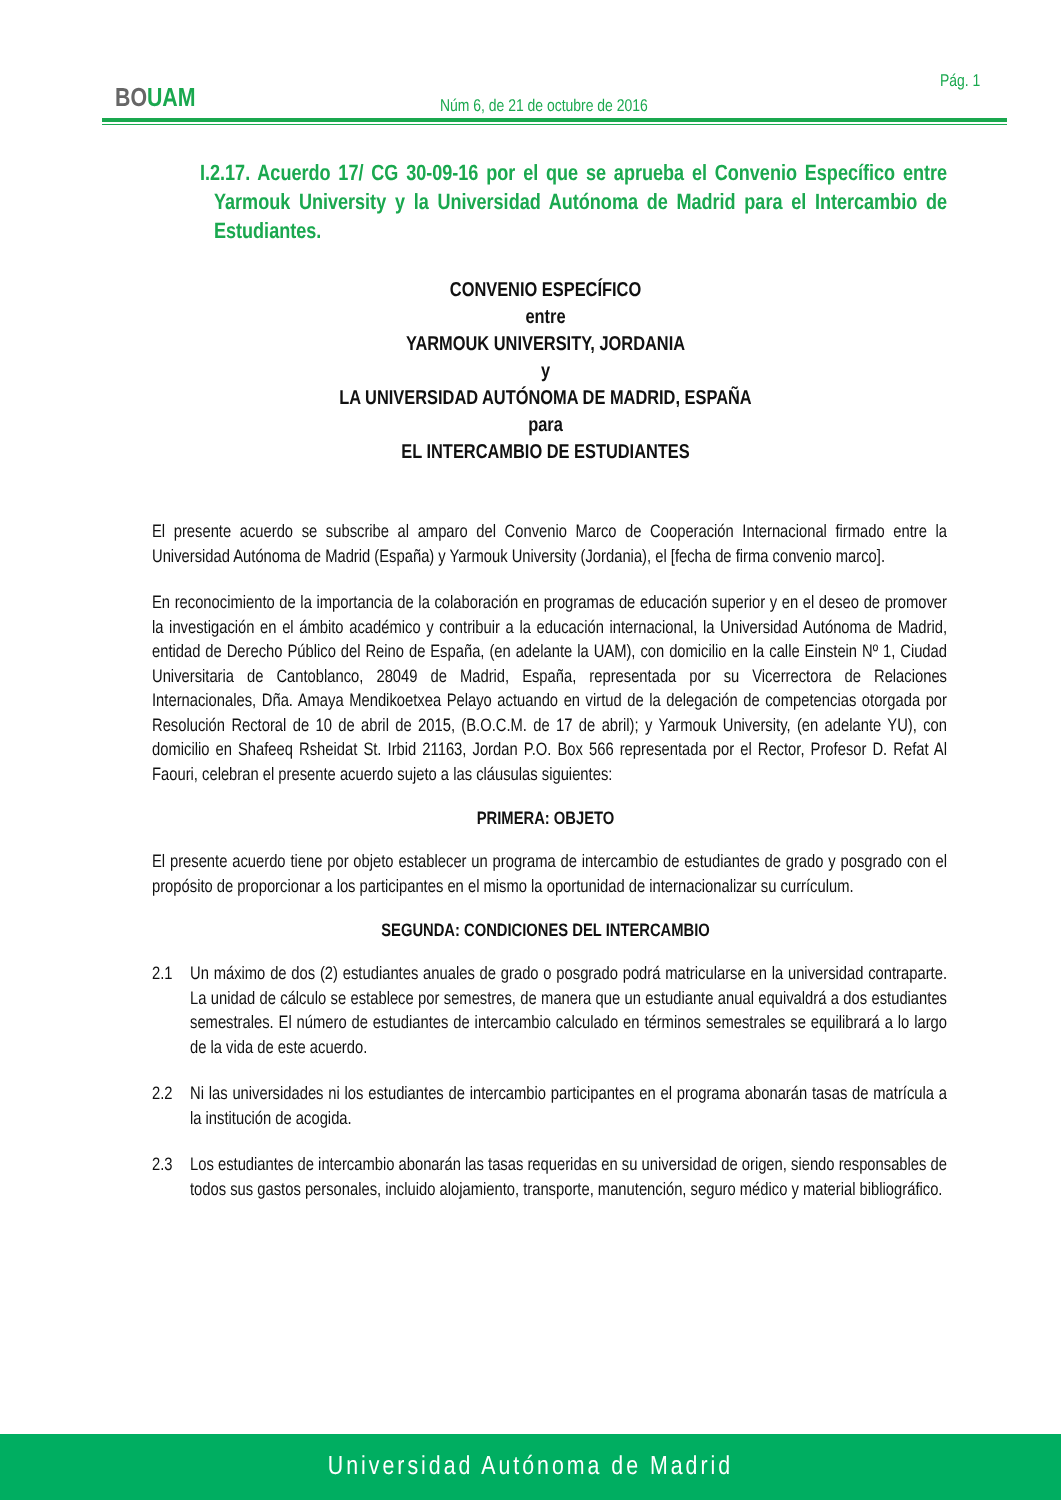BOUAM
Pág. 1
Núm 6, de 21 de octubre de 2016
I.2.17. Acuerdo 17/ CG 30-09-16 por el que se aprueba el Convenio Específico entre Yarmouk University y la Universidad Autónoma de Madrid para el Intercambio de Estudiantes.
CONVENIO ESPECÍFICO
entre
YARMOUK UNIVERSITY, JORDANIA
y
LA UNIVERSIDAD AUTÓNOMA DE MADRID, ESPAÑA
para
EL INTERCAMBIO DE ESTUDIANTES
El presente acuerdo se subscribe al amparo del Convenio Marco de Cooperación Internacional firmado entre la Universidad Autónoma de Madrid (España) y Yarmouk University (Jordania), el [fecha de firma convenio marco].
En reconocimiento de la importancia de la colaboración en programas de educación superior y en el deseo de promover la investigación en el ámbito académico y contribuir a la educación internacional, la Universidad Autónoma de Madrid, entidad de Derecho Público del Reino de España, (en adelante la UAM), con domicilio en la calle Einstein Nº 1, Ciudad Universitaria de Cantoblanco, 28049 de Madrid, España, representada por su Vicerrectora de Relaciones Internacionales, Dña. Amaya Mendikoetxea Pelayo actuando en virtud de la delegación de competencias otorgada por Resolución Rectoral de 10 de abril de 2015, (B.O.C.M. de 17 de abril); y Yarmouk University, (en adelante YU), con domicilio en Shafeeq Rsheidat St. Irbid 21163, Jordan P.O. Box 566 representada por el Rector, Profesor D. Refat Al Faouri, celebran el presente acuerdo sujeto a las cláusulas siguientes:
PRIMERA: OBJETO
El presente acuerdo tiene por objeto establecer un programa de intercambio de estudiantes de grado y posgrado con el propósito de proporcionar a los participantes en el mismo la oportunidad de internacionalizar su currículum.
SEGUNDA: CONDICIONES DEL INTERCAMBIO
2.1 Un máximo de dos (2) estudiantes anuales de grado o posgrado podrá matricularse en la universidad contraparte. La unidad de cálculo se establece por semestres, de manera que un estudiante anual equivaldrá a dos estudiantes semestrales. El número de estudiantes de intercambio calculado en términos semestrales se equilibrará a lo largo de la vida de este acuerdo.
2.2 Ni las universidades ni los estudiantes de intercambio participantes en el programa abonarán tasas de matrícula a la institución de acogida.
2.3 Los estudiantes de intercambio abonarán las tasas requeridas en su universidad de origen, siendo responsables de todos sus gastos personales, incluido alojamiento, transporte, manutención, seguro médico y material bibliográfico.
Universidad Autónoma de Madrid